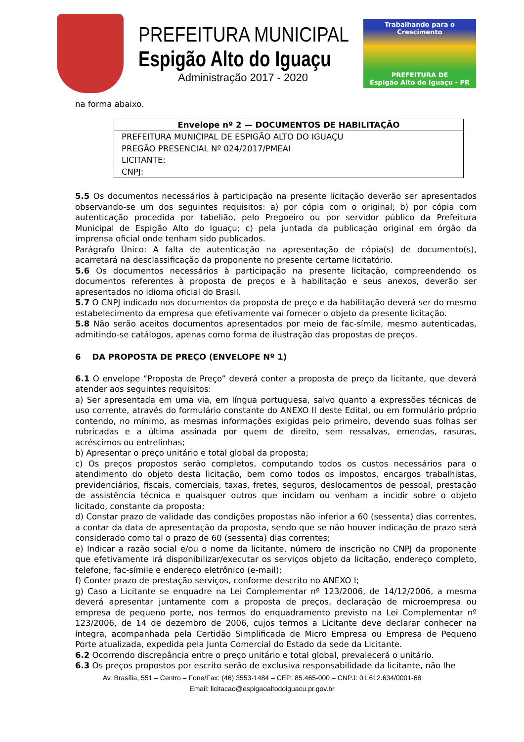PREFEITURA MUNICIPAL
Espigão Alto do Iguaçu
Administração 2017 - 2020
Trabalhando para o Crescimento
PREFEITURA DE
Espigão Alto do Iguaçu - PR
na forma abaixo.
| Envelope nº 2 — DOCUMENTOS DE HABILITAÇÃO |
| --- |
| PREFEITURA MUNICIPAL DE ESPIGÃO ALTO DO IGUAÇU |
| PREGÃO PRESENCIAL Nº 024/2017/PMEAI |
| LICITANTE: |
| CNPJ: |
5.5 Os documentos necessários à participação na presente licitação deverão ser apresentados observando-se um dos seguintes requisitos: a) por cópia com o original; b) por cópia com autenticação procedida por tabelião, pelo Pregoeiro ou por servidor público da Prefeitura Municipal de Espigão Alto do Iguaçu; c) pela juntada da publicação original em órgão da imprensa oficial onde tenham sido publicados.
Parágrafo Único: A falta de autenticação na apresentação de cópia(s) de documento(s), acarretará na desclassificação da proponente no presente certame licitatório.
5.6 Os documentos necessários à participação na presente licitação, compreendendo os documentos referentes à proposta de preços e à habilitação e seus anexos, deverão ser apresentados no idioma oficial do Brasil.
5.7 O CNPJ indicado nos documentos da proposta de preço e da habilitação deverá ser do mesmo estabelecimento da empresa que efetivamente vai fornecer o objeto da presente licitação.
5.8 Não serão aceitos documentos apresentados por meio de fac-símile, mesmo autenticadas, admitindo-se catálogos, apenas como forma de ilustração das propostas de preços.
6 DA PROPOSTA DE PREÇO (ENVELOPE Nº 1)
6.1 O envelope “Proposta de Preço” deverá conter a proposta de preço da licitante, que deverá atender aos seguintes requisitos:
a) Ser apresentada em uma via, em língua portuguesa, salvo quanto a expressões técnicas de uso corrente, através do formulário constante do ANEXO II deste Edital, ou em formulário próprio contendo, no mínimo, as mesmas informações exigidas pelo primeiro, devendo suas folhas ser rubricadas e a última assinada por quem de direito, sem ressalvas, emendas, rasuras, acréscimos ou entrelinhas;
b) Apresentar o preço unitário e total global da proposta;
c) Os preços propostos serão completos, computando todos os custos necessários para o atendimento do objeto desta licitação, bem como todos os impostos, encargos trabalhistas, previdenciários, fiscais, comerciais, taxas, fretes, seguros, deslocamentos de pessoal, prestação de assistência técnica e quaisquer outros que incidam ou venham a incidir sobre o objeto licitado, constante da proposta;
d) Constar prazo de validade das condições propostas não inferior a 60 (sessenta) dias correntes, a contar da data de apresentação da proposta, sendo que se não houver indicação de prazo será considerado como tal o prazo de 60 (sessenta) dias correntes;
e) Indicar a razão social e/ou o nome da licitante, número de inscrição no CNPJ da proponente que efetivamente irá disponibilizar/executar os serviços objeto da licitação, endereço completo, telefone, fac-símile e endereço eletrônico (e-mail);
f) Conter prazo de prestação serviços, conforme descrito no ANEXO I;
g) Caso a Licitante se enquadre na Lei Complementar nº 123/2006, de 14/12/2006, a mesma deverá apresentar juntamente com a proposta de preços, declaração de microempresa ou empresa de pequeno porte, nos termos do enquadramento previsto na Lei Complementar nº 123/2006, de 14 de dezembro de 2006, cujos termos a Licitante deve declarar conhecer na íntegra, acompanhada pela Certidão Simplificada de Micro Empresa ou Empresa de Pequeno Porte atualizada, expedida pela Junta Comercial do Estado da sede da Licitante.
6.2 Ocorrendo discrepância entre o preço unitário e total global, prevalecerá o unitário.
6.3 Os preços propostos por escrito serão de exclusiva responsabilidade da licitante, não lhe
Av. Brasília, 551 – Centro – Fone/Fax: (46) 3553-1484 – CEP: 85.465-000 – CNPJ: 01.612.634/0001-68
Email: licitacao@espigaoaltodoiguacu.pr.gov.br